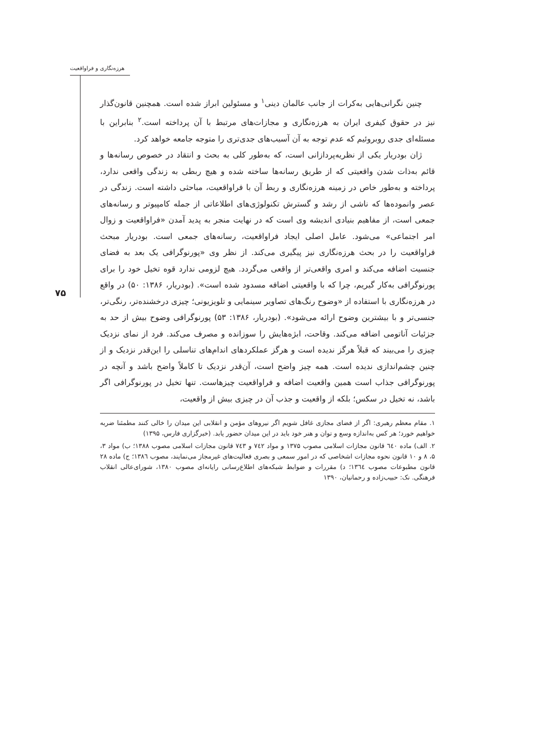هرزه‌نگاری و فراواقعیت
۷۵
چنین نگرانی‌هایی به‌کرات از جانب عالمان دینی<sup>۱</sup> و مسئولین ابراز شده است. همچنین قانون‌گذار نیز در حقوق کیفری ایران به هرزه‌نگاری و مجازات‌های مرتبط با آن پرداخته است.<sup>۲</sup> بنابراین با مسئله‌ای جدی روبروئیم که عدم توجه به آن آسیب‌های جدی‌تری را متوجه جامعه خواهد کرد.
ژان بودریار یکی از نظریه‌پردازانی است، که به‌طور کلی به بحث و انتقاد در خصوص رسانه‌ها و قائم به‌ذات شدن واقعیتی که از طریق رسانه‌ها ساخته شده و هیچ ربطی به زندگی واقعی ندارد، پرداخته و به‌طور خاص در زمینه هرزه‌نگاری و ربط آن با فراواقعیت، مباحثی داشته است. زندگی در عصر وانموده‌ها که ناشی از رشد و گسترش تکنولوژی‌های اطلاعاتی از جمله کامپیوتر و رسانه‌های جمعی است، از مفاهیم بنیادی اندیشه وی است که در نهایت منجر به پدید آمدن «فراواقعیت و زوال امر اجتماعی» می‌شود. عامل اصلی ایجاد فراواقعیت، رسانه‌های جمعی است. بودریار مبحث فراواقعیت را در بحث هرزه‌نگاری نیز پیگیری می‌کند. از نظر وی «پورنوگرافی یک بعد به فضای جنسیت اضافه می‌کند و امری واقعی‌تر از واقعی می‌گردد. هیچ لزومی ندارد قوه تخیل خود را برای پورنوگرافی به‌کار گیریم، چرا که با واقعیتی اضافه مسدود شده است». (بودریار، ۱۳۸۶: ۵۰) در واقع در هرزه‌نگاری با استفاده از «وضوح رنگ‌های تصاویر سینمایی و تلویزیونی؛ چیزی درخشنده‌تر، رنگی‌تر، جنسی‌تر و با بیشترین وضوح ارائه می‌شود». (بودریار، ۱۳۸۶: ۵۳) پورنوگرافی وضوح بیش از حد به جزئیات آناتومی اضافه می‌کند. وقاحت، ابژه‌هایش را سوزانده و مصرف می‌کند. فرد از نمای نزدیک چیزی را می‌بیند که قبلاً هرگز ندیده است و هرگز عملکردهای اندام‌های تناسلی را این‌قدر نزدیک و از چنین چشم‌اندازی ندیده است. همه چیز واضح است، آن‌قدر نزدیک تا کاملاً واضح باشد و آنچه در پورنوگرافی جذاب است همین واقعیت اضافه و فراواقعیت چیزهاست. تنها تخیل در پورنوگرافی اگر باشد، نه تخیل در سکس؛ بلکه از واقعیت و جذب آن در چیزی بیش از واقعیت،
۱. مقام معظم رهبری: اگر از فضای مجازی غافل شویم اگر نیروهای مؤمن و انقلابی این میدان را خالی کنند مطمئنا ضربه خواهیم خورد؛ هر کس به‌اندازه وسع و توان و هنر خود باید در این میدان حضور یابد. (خبرگزاری فارس، ۱۳۹۵)
۲. الف) ماده ٦٤٠ قانون مجازات اسلامی مصوب ۱۳۷۵ و مواد ۷٤۲ و ۷٤۳ قانون مجازات اسلامی مصوب ۱۳۸۸؛ ب) مواد ۳، ۵، ۸ و ۱۰ قانون نحوه مجازات اشخاصی که در امور سمعی و بصری فعالیت‌های غیرمجاز می‌نمایند، مصوب ۱۳۸٦؛ ج) ماده ۲۸ قانون مطبوعات مصوب ۱۳٦٤؛ د) مقررات و ضوابط شبکه‌های اطلاع‌رسانی رایانه‌ای مصوب ۱۳۸۰، شورای‌عالی انقلاب فرهنگی. نک: حبیب‌زاده و رحمانیان، ۱۳۹۰